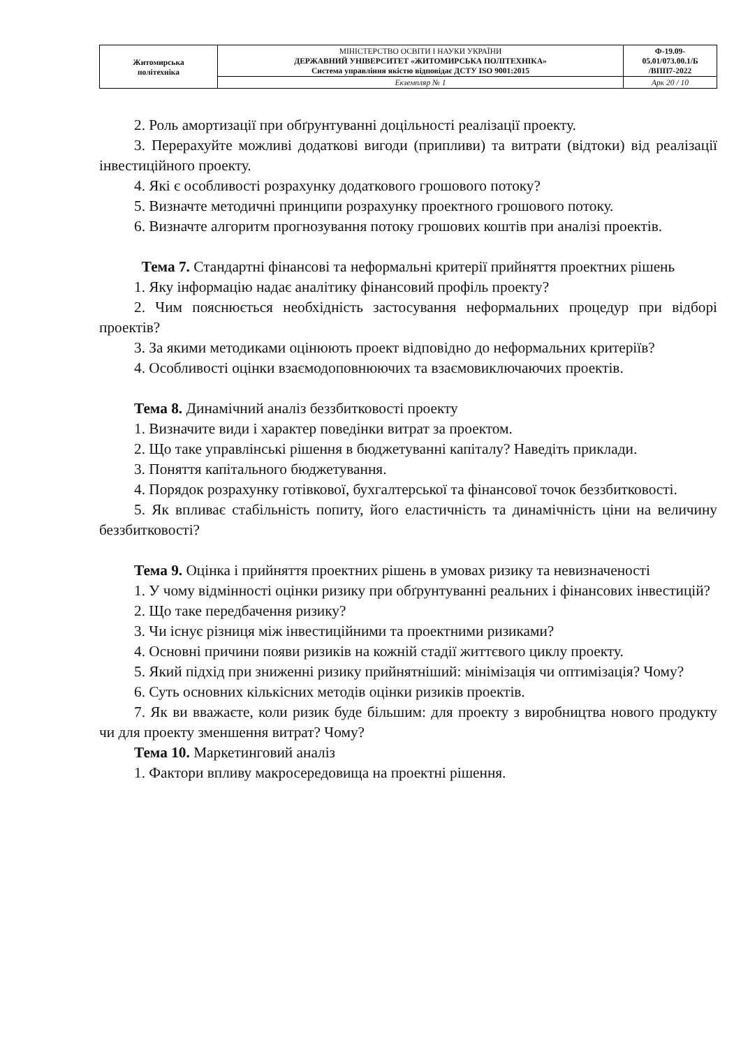| Житомирська політехніка | МІНІСТЕРСТВО ОСВІТИ І НАУКИ УКРАЇНИ ДЕРЖАВНИЙ УНІВЕРСИТЕТ «ЖИТОМИРСЬКА ПОЛІТЕХНІКА» Система управління якістю відповідає ДСТУ ISO 9001:2015 | Ф-19.09- 05.01/073.00.1/Б /ВПП7-2022 |
| | Екземпляр № 1 | Арк 20 / 10 |
2. Роль амортизації при обґрунтуванні доцільності реалізації проекту.
3. Перерахуйте можливі додаткові вигоди (припливи) та витрати (відтоки) від реалізації інвестиційного проекту.
4. Які є особливості розрахунку додаткового грошового потоку?
5. Визначте методичні принципи розрахунку проектного грошового потоку.
6. Визначте алгоритм прогнозування потоку грошових коштів при аналізі проектів.
Тема 7. Стандартні фінансові та неформальні критерії прийняття проектних рішень
1. Яку інформацію надає аналітику фінансовий профіль проекту?
2. Чим пояснюється необхідність застосування неформальних процедур при відборі проектів?
3. За якими методиками оцінюють проект відповідно до неформальних критеріїв?
4. Особливості оцінки взаємодоповнюючих та взаємовиключаючих проектів.
Тема 8. Динамічний аналіз беззбитковості проекту
1. Визначите види і характер поведінки витрат за проектом.
2. Що таке управлінські рішення в бюджетуванні капіталу? Наведіть приклади.
3. Поняття капітального бюджетування.
4. Порядок розрахунку готівкової, бухгалтерської та фінансової точок беззбитковості.
5. Як впливає стабільність попиту, його еластичність та динамічність ціни на величину беззбитковості?
Тема 9. Оцінка і прийняття проектних рішень в умовах ризику та невизначеності
1. У чому відмінності оцінки ризику при обґрунтуванні реальних і фінансових інвестицій?
2. Що таке передбачення ризику?
3. Чи існує різниця між інвестиційними та проектними ризиками?
4. Основні причини появи ризиків на кожній стадії життєвого циклу проекту.
5. Який підхід при зниженні ризику прийнятніший: мінімізація чи оптимізація? Чому?
6. Суть основних кількісних методів оцінки ризиків проектів.
7. Як ви вважаєте, коли ризик буде більшим: для проекту з виробництва нового продукту чи для проекту зменшення витрат? Чому?
Тема 10. Маркетинговий аналіз
1. Фактори впливу макросередовища на проектні рішення.